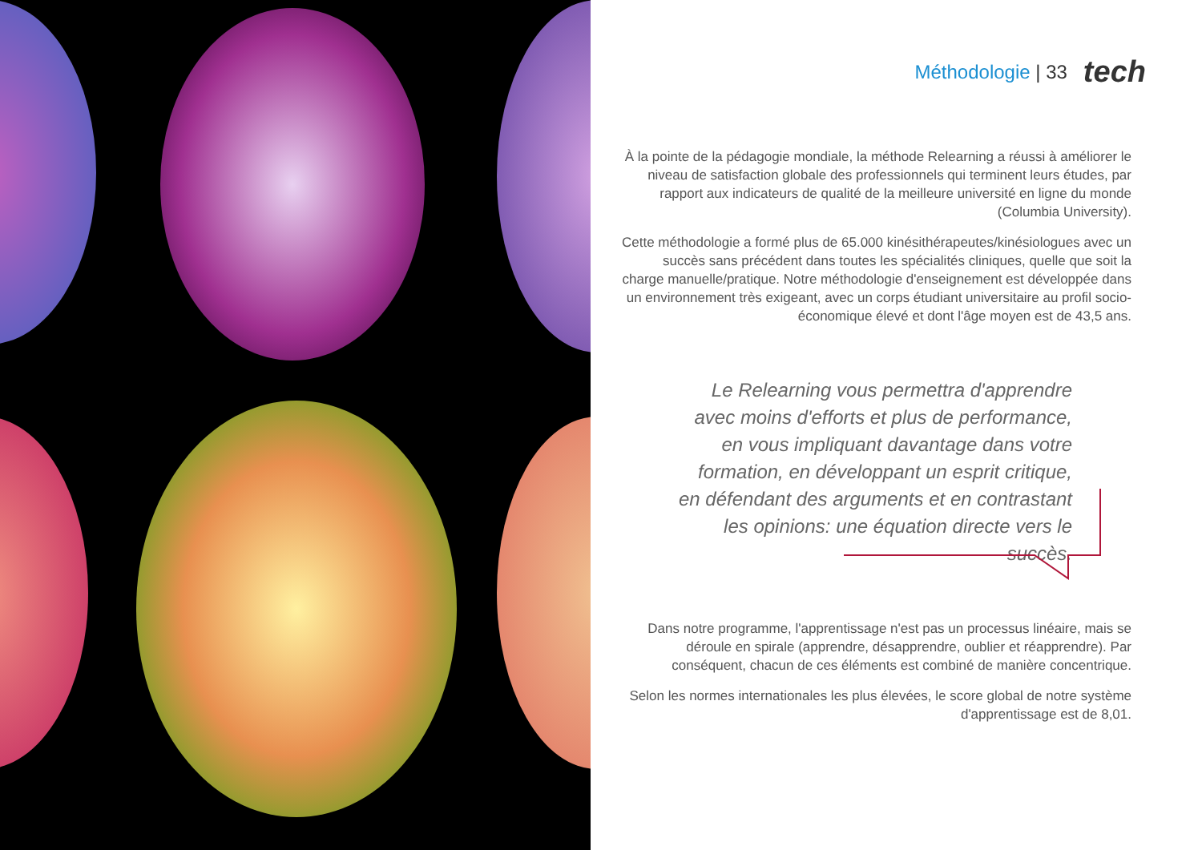Méthodologie | 33 tech
À la pointe de la pédagogie mondiale, la méthode Relearning a réussi à améliorer le niveau de satisfaction globale des professionnels qui terminent leurs études, par rapport aux indicateurs de qualité de la meilleure université en ligne du monde (Columbia University).
Cette méthodologie a formé plus de 65.000 kinésithérapeutes/kinésiologues avec un succès sans précédent dans toutes les spécialités cliniques, quelle que soit la charge manuelle/pratique. Notre méthodologie d'enseignement est développée dans un environnement très exigeant, avec un corps étudiant universitaire au profil socio-économique élevé et dont l'âge moyen est de 43,5 ans.
Le Relearning vous permettra d'apprendre avec moins d'efforts et plus de performance, en vous impliquant davantage dans votre formation, en développant un esprit critique, en défendant des arguments et en contrastant les opinions: une équation directe vers le succès.
Dans notre programme, l'apprentissage n'est pas un processus linéaire, mais se déroule en spirale (apprendre, désapprendre, oublier et réapprendre). Par conséquent, chacun de ces éléments est combiné de manière concentrique.
Selon les normes internationales les plus élevées, le score global de notre système d'apprentissage est de 8,01.